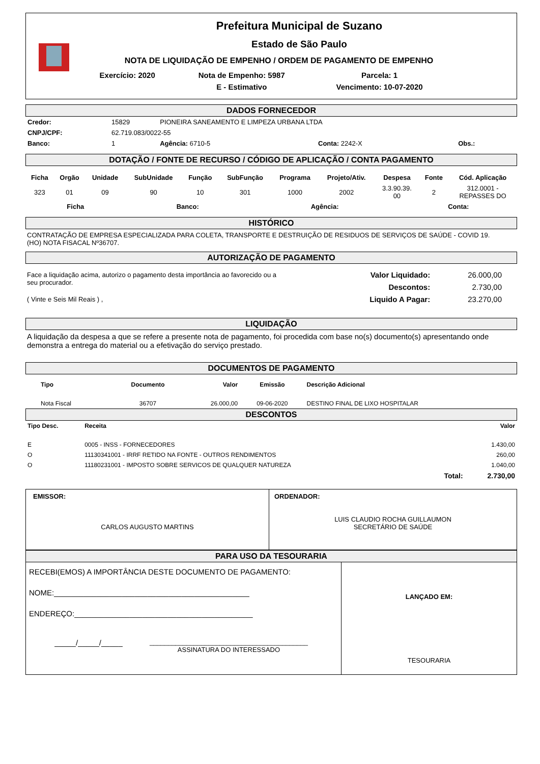Prefeitura Municipal de Suzano
Estado de São Paulo
NOTA DE LIQUIDAÇÃO DE EMPENHO / ORDEM DE PAGAMENTO DE EMPENHO
| Exercício: 2020 | Nota de Empenho: 5987 | Parcela: 1 |
| | E - Estimativo | Vencimento: 10-07-2020 |
DADOS FORNECEDOR
| Credor: | 15829 | PIONEIRA SANEAMENTO E LIMPEZA URBANA LTDA | | |
| CNPJ/CPF: | 62.719.083/0022-55 | | | |
| Banco: | 1 | Agência: 6710-5 | Conta: 2242-X | Obs.: |
DOTAÇÃO / FONTE DE RECURSO / CÓDIGO DE APLICAÇÃO / CONTA PAGAMENTO
| Ficha | Orgão | Unidade | SubUnidade | Função | SubFunção | Programa | Projeto/Ativ. | Despesa | Fonte | Cód. Aplicação |
| --- | --- | --- | --- | --- | --- | --- | --- | --- | --- | --- |
| 323 | 01 | 09 | 90 | 10 | 301 | 1000 | 2002 | 3.3.90.39. 00 | 2 | 312.0001 - REPASSES DO |
| Ficha | Banco: | Agência: | Conta: |
| --- | --- | --- | --- |
HISTÓRICO
CONTRATAÇÃO DE EMPRESA ESPECIALIZADA PARA COLETA, TRANSPORTE E DESTRUIÇÃO DE RESIDUOS DE SERVIÇOS DE SAÚDE - COVID 19.
(HO) NOTA FISACAL Nº36707.
AUTORIZAÇÃO DE PAGAMENTO
Face a liquidação acima, autorizo o pagamento desta importância ao favorecido ou a seu procurador.
( Vinte e Seis Mil Reais ) ,
| Valor Liquidado: | 26.000,00 |
| Descontos: | 2.730,00 |
| Liquido A Pagar: | 23.270,00 |
LIQUIDAÇÃO
A liquidação da despesa a que se refere a presente nota de pagamento, foi procedida com base no(s) documento(s) apresentando onde demonstra a entrega do material ou a efetivação do serviço prestado.
DOCUMENTOS DE PAGAMENTO
| Tipo | Documento | Valor | Emissão | Descrição Adicional |
| --- | --- | --- | --- | --- |
| Nota Fiscal | 36707 | 26.000,00 | 09-06-2020 | DESTINO FINAL DE LIXO HOSPITALAR |
DESCONTOS
| Tipo Desc. | Receita | | Valor |
| --- | --- | --- | --- |
| E | 0005 - INSS - FORNECEDORES | | 1.430,00 |
| O | 11130341001 - IRRF RETIDO NA FONTE - OUTROS RENDIMENTOS | | 260,00 |
| O | 11180231001 - IMPOSTO SOBRE SERVICOS DE QUALQUER NATUREZA | | 1.040,00 |
| | | Total: | 2.730,00 |
EMISSOR:
CARLOS AUGUSTO MARTINS
ORDENADOR:
LUIS CLAUDIO ROCHA GUILLAUMON
SECRETÁRIO DE SAÚDE
PARA USO DA TESOURARIA
RECEBI(EMOS) A IMPORTÂNCIA DESTE DOCUMENTO DE PAGAMENTO:
NOME:______________________________________________
ENDEREÇO:__________________________________________
_____/_____/_____
___________________________________________
ASSINATURA DO INTERESSADO
LANÇADO EM:
TESOURARIA